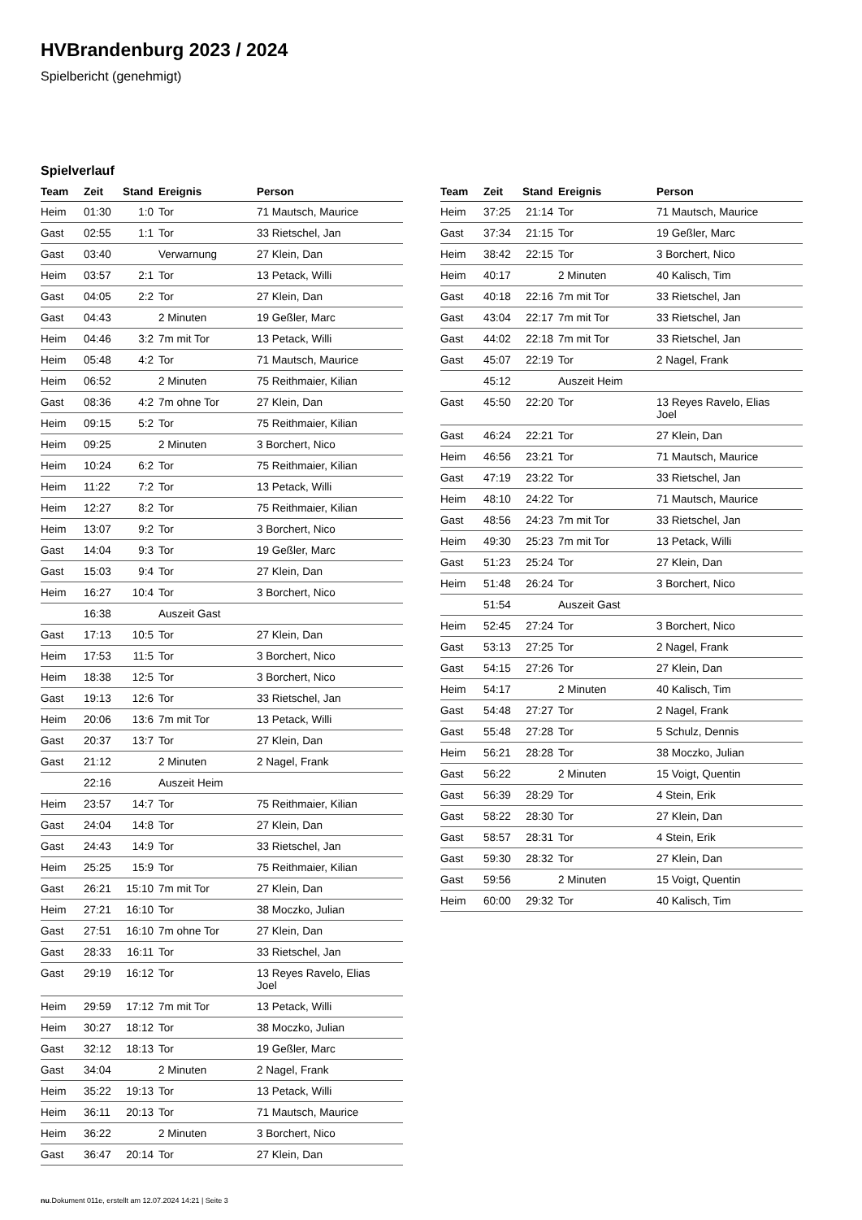HVBrandenburg 2023 / 2024
Spielbericht (genehmigt)
Spielverlauf
| Team | Zeit | Stand | Ereignis | Person |
| --- | --- | --- | --- | --- |
| Heim | 01:30 | 1:0 | Tor | 71 Mautsch, Maurice |
| Gast | 02:55 | 1:1 | Tor | 33 Rietschel, Jan |
| Gast | 03:40 | | Verwarnung | 27 Klein, Dan |
| Heim | 03:57 | 2:1 | Tor | 13 Petack, Willi |
| Gast | 04:05 | 2:2 | Tor | 27 Klein, Dan |
| Gast | 04:43 | | 2 Minuten | 19 Geßler, Marc |
| Heim | 04:46 | 3:2 | 7m mit Tor | 13 Petack, Willi |
| Heim | 05:48 | 4:2 | Tor | 71 Mautsch, Maurice |
| Heim | 06:52 | | 2 Minuten | 75 Reithmaier, Kilian |
| Gast | 08:36 | 4:2 | 7m ohne Tor | 27 Klein, Dan |
| Heim | 09:15 | 5:2 | Tor | 75 Reithmaier, Kilian |
| Heim | 09:25 | | 2 Minuten | 3 Borchert, Nico |
| Heim | 10:24 | 6:2 | Tor | 75 Reithmaier, Kilian |
| Heim | 11:22 | 7:2 | Tor | 13 Petack, Willi |
| Heim | 12:27 | 8:2 | Tor | 75 Reithmaier, Kilian |
| Heim | 13:07 | 9:2 | Tor | 3 Borchert, Nico |
| Gast | 14:04 | 9:3 | Tor | 19 Geßler, Marc |
| Gast | 15:03 | 9:4 | Tor | 27 Klein, Dan |
| Heim | 16:27 | 10:4 | Tor | 3 Borchert, Nico |
| | 16:38 | | Auszeit Gast | |
| Gast | 17:13 | 10:5 | Tor | 27 Klein, Dan |
| Heim | 17:53 | 11:5 | Tor | 3 Borchert, Nico |
| Heim | 18:38 | 12:5 | Tor | 3 Borchert, Nico |
| Gast | 19:13 | 12:6 | Tor | 33 Rietschel, Jan |
| Heim | 20:06 | 13:6 | 7m mit Tor | 13 Petack, Willi |
| Gast | 20:37 | 13:7 | Tor | 27 Klein, Dan |
| Gast | 21:12 | | 2 Minuten | 2 Nagel, Frank |
| | 22:16 | | Auszeit Heim | |
| Heim | 23:57 | 14:7 | Tor | 75 Reithmaier, Kilian |
| Gast | 24:04 | 14:8 | Tor | 27 Klein, Dan |
| Gast | 24:43 | 14:9 | Tor | 33 Rietschel, Jan |
| Heim | 25:25 | 15:9 | Tor | 75 Reithmaier, Kilian |
| Gast | 26:21 | 15:10 | 7m mit Tor | 27 Klein, Dan |
| Heim | 27:21 | 16:10 | Tor | 38 Moczko, Julian |
| Gast | 27:51 | 16:10 | 7m ohne Tor | 27 Klein, Dan |
| Gast | 28:33 | 16:11 | Tor | 33 Rietschel, Jan |
| Gast | 29:19 | 16:12 | Tor | 13 Reyes Ravelo, Elias Joel |
| Heim | 29:59 | 17:12 | 7m mit Tor | 13 Petack, Willi |
| Heim | 30:27 | 18:12 | Tor | 38 Moczko, Julian |
| Gast | 32:12 | 18:13 | Tor | 19 Geßler, Marc |
| Gast | 34:04 | | 2 Minuten | 2 Nagel, Frank |
| Heim | 35:22 | 19:13 | Tor | 13 Petack, Willi |
| Heim | 36:11 | 20:13 | Tor | 71 Mautsch, Maurice |
| Heim | 36:22 | | 2 Minuten | 3 Borchert, Nico |
| Gast | 36:47 | 20:14 | Tor | 27 Klein, Dan |
| Team | Zeit | Stand | Ereignis | Person |
| --- | --- | --- | --- | --- |
| Heim | 37:25 | 21:14 | Tor | 71 Mautsch, Maurice |
| Gast | 37:34 | 21:15 | Tor | 19 Geßler, Marc |
| Heim | 38:42 | 22:15 | Tor | 3 Borchert, Nico |
| Heim | 40:17 | | 2 Minuten | 40 Kalisch, Tim |
| Gast | 40:18 | 22:16 | 7m mit Tor | 33 Rietschel, Jan |
| Gast | 43:04 | 22:17 | 7m mit Tor | 33 Rietschel, Jan |
| Gast | 44:02 | 22:18 | 7m mit Tor | 33 Rietschel, Jan |
| Gast | 45:07 | 22:19 | Tor | 2 Nagel, Frank |
| | 45:12 | | Auszeit Heim | |
| Gast | 45:50 | 22:20 | Tor | 13 Reyes Ravelo, Elias Joel |
| Gast | 46:24 | 22:21 | Tor | 27 Klein, Dan |
| Heim | 46:56 | 23:21 | Tor | 71 Mautsch, Maurice |
| Gast | 47:19 | 23:22 | Tor | 33 Rietschel, Jan |
| Heim | 48:10 | 24:22 | Tor | 71 Mautsch, Maurice |
| Gast | 48:56 | 24:23 | 7m mit Tor | 33 Rietschel, Jan |
| Heim | 49:30 | 25:23 | 7m mit Tor | 13 Petack, Willi |
| Gast | 51:23 | 25:24 | Tor | 27 Klein, Dan |
| Heim | 51:48 | 26:24 | Tor | 3 Borchert, Nico |
| | 51:54 | | Auszeit Gast | |
| Heim | 52:45 | 27:24 | Tor | 3 Borchert, Nico |
| Gast | 53:13 | 27:25 | Tor | 2 Nagel, Frank |
| Gast | 54:15 | 27:26 | Tor | 27 Klein, Dan |
| Heim | 54:17 | | 2 Minuten | 40 Kalisch, Tim |
| Gast | 54:48 | 27:27 | Tor | 2 Nagel, Frank |
| Gast | 55:48 | 27:28 | Tor | 5 Schulz, Dennis |
| Heim | 56:21 | 28:28 | Tor | 38 Moczko, Julian |
| Gast | 56:22 | | 2 Minuten | 15 Voigt, Quentin |
| Gast | 56:39 | 28:29 | Tor | 4 Stein, Erik |
| Gast | 58:22 | 28:30 | Tor | 27 Klein, Dan |
| Gast | 58:57 | 28:31 | Tor | 4 Stein, Erik |
| Gast | 59:30 | 28:32 | Tor | 27 Klein, Dan |
| Gast | 59:56 | | 2 Minuten | 15 Voigt, Quentin |
| Heim | 60:00 | 29:32 | Tor | 40 Kalisch, Tim |
nu.Dokument 011e, erstellt am 12.07.2024 14:21 | Seite 3